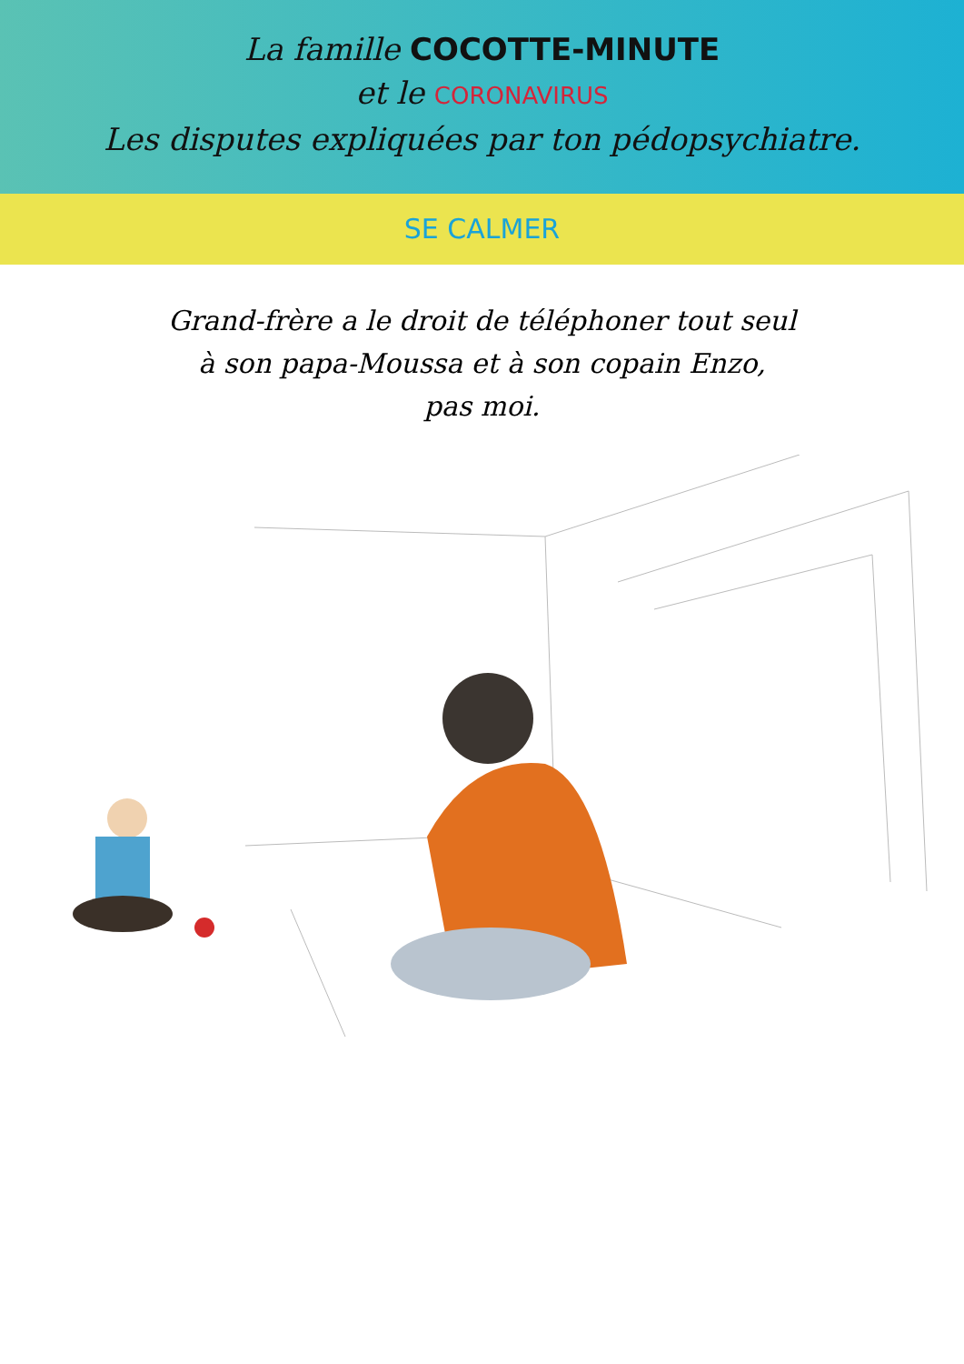La famille COCOTTE-MINUTE
et le CORONAVIRUS
Les disputes expliquées par ton pédopsychiatre.
SE CALMER
Grand-frère a le droit de téléphoner tout seul
à son papa-Moussa et à son copain Enzo,
pas moi.